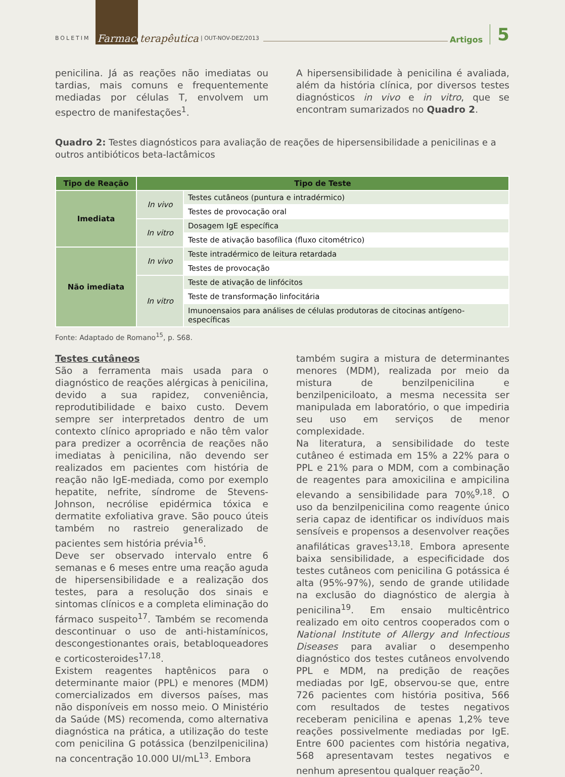BOLETIM Farmaco terapêutica | OUT-NOV-DEZ/2013 Artigos 5
penicilina. Já as reações não imediatas ou tardias, mais comuns e frequentemente mediadas por células T, envolvem um espectro de manifestações<sup>1</sup>.
A hipersensibilidade à penicilina é avaliada, além da história clínica, por diversos testes diagnósticos in vivo e in vitro, que se encontram sumarizados no Quadro 2.
Quadro 2: Testes diagnósticos para avaliação de reações de hipersensibilidade a penicilinas e a outros antibióticos beta-lactâmicos
| Tipo de Reação | Tipo de Teste | |
| --- | --- | --- |
| Imediata | In vivo | Testes cutâneos (puntura e intradérmico) |
| | | Testes de provocação oral |
| | In vitro | Dosagem IgE específica |
| | | Teste de ativação basofílica (fluxo citométrico) |
| Não imediata | In vivo | Teste intradérmico de leitura retardada |
| | | Testes de provocação |
| | In vitro | Teste de ativação de linfócitos |
| | | Teste de transformação linfocitária |
| | | Imunoensaios para análises de células produtoras de citocinas antígeno-específicas |
Fonte: Adaptado de Romano<sup>15</sup>, p. S68.
Testes cutâneos
São a ferramenta mais usada para o diagnóstico de reações alérgicas à penicilina, devido a sua rapidez, conveniência, reprodutibilidade e baixo custo. Devem sempre ser interpretados dentro de um contexto clínico apropriado e não têm valor para predizer a ocorrência de reações não imediatas à penicilina, não devendo ser realizados em pacientes com história de reação não IgE-mediada, como por exemplo hepatite, nefrite, síndrome de Stevens-Johnson, necrólise epidérmica tóxica e dermatite exfoliativa grave. São pouco úteis também no rastreio generalizado de pacientes sem história prévia<sup>16</sup>.
Deve ser observado intervalo entre 6 semanas e 6 meses entre uma reação aguda de hipersensibilidade e a realização dos testes, para a resolução dos sinais e sintomas clínicos e a completa eliminação do fármaco suspeito<sup>17</sup>. Também se recomenda descontinuar o uso de anti-histamínicos, descongestionantes orais, betabloqueadores e corticosteroides<sup>17,18</sup>.
Existem reagentes haptênicos para o determinante maior (PPL) e menores (MDM) comercializados em diversos países, mas não disponíveis em nosso meio. O Ministério da Saúde (MS) recomenda, como alternativa diagnóstica na prática, a utilização do teste com penicilina G potássica (benzilpenicilina) na concentração 10.000 UI/mL<sup>13</sup>. Embora
também sugira a mistura de determinantes menores (MDM), realizada por meio da mistura de benzilpenicilina e benzilpeniciloato, a mesma necessita ser manipulada em laboratório, o que impediria seu uso em serviços de menor complexidade.
Na literatura, a sensibilidade do teste cutâneo é estimada em 15% a 22% para o PPL e 21% para o MDM, com a combinação de reagentes para amoxicilina e ampicilina elevando a sensibilidade para 70%<sup>9,18</sup>. O uso da benzilpenicilina como reagente único seria capaz de identificar os indivíduos mais sensíveis e propensos a desenvolver reações anafiláticas graves<sup>13,18</sup>. Embora apresente baixa sensibilidade, a especificidade dos testes cutâneos com penicilina G potássica é alta (95%-97%), sendo de grande utilidade na exclusão do diagnóstico de alergia à penicilina<sup>19</sup>. Em ensaio multicêntrico realizado em oito centros cooperados com o National Institute of Allergy and Infectious Diseases para avaliar o desempenho diagnóstico dos testes cutâneos envolvendo PPL e MDM, na predição de reações mediadas por IgE, observou-se que, entre 726 pacientes com história positiva, 566 com resultados de testes negativos receberam penicilina e apenas 1,2% teve reações possivelmente mediadas por IgE. Entre 600 pacientes com história negativa, 568 apresentavam testes negativos e nenhum apresentou qualquer reação<sup>20</sup>.